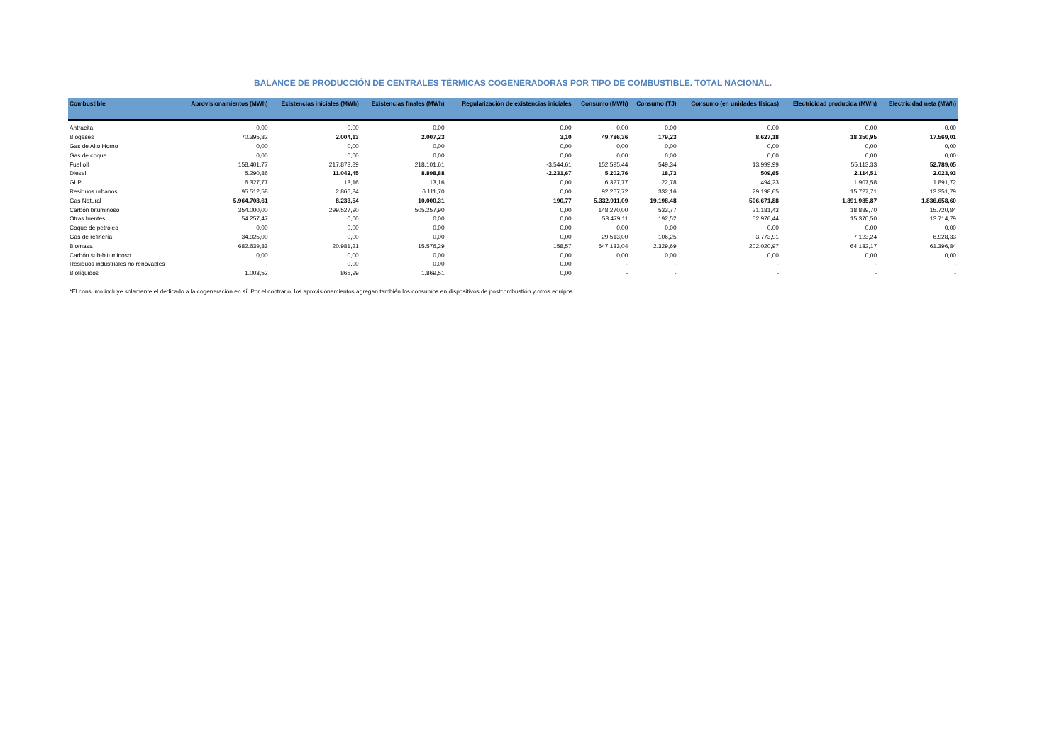BALANCE DE PRODUCCIÓN DE CENTRALES TÉRMICAS COGENERADORAS POR TIPO DE COMBUSTIBLE. TOTAL NACIONAL.
| Combustible | Aprovisionamientos (MWh) | Existencias iniciales (MWh) | Existencias finales (MWh) | Regularización de existencias iniciales | Consumo (MWh) | Consumo (TJ) | Consumo (en unidades físicas) | Electricidad producida (MWh) | Electricidad neta (MWh) |
| --- | --- | --- | --- | --- | --- | --- | --- | --- | --- |
| Antracita | 0,00 | 0,00 | 0,00 | 0,00 | 0,00 | 0,00 | 0,00 | 0,00 | 0,00 |
| Biogases | 70.395,82 | 2.004,13 | 2.007,23 | 3,10 | 49.786,36 | 179,23 | 8.627,18 | 18.350,95 | 17.569,01 |
| Gas de Alto Horno | 0,00 | 0,00 | 0,00 | 0,00 | 0,00 | 0,00 | 0,00 | 0,00 | 0,00 |
| Gas de coque | 0,00 | 0,00 | 0,00 | 0,00 | 0,00 | 0,00 | 0,00 | 0,00 | 0,00 |
| Fuel oil | 158.401,77 | 217.873,89 | 218.101,61 | -3.544,61 | 152.595,44 | 549,34 | 13.999,99 | 55.113,33 | 52.789,05 |
| Diesel | 5.290,86 | 11.042,45 | 8.898,88 | -2.231,67 | 5.202,76 | 18,73 | 509,65 | 2.114,51 | 2.023,93 |
| GLP | 6.327,77 | 13,16 | 13,16 | 0,00 | 6.327,77 | 22,78 | 494,23 | 1.907,58 | 1.891,72 |
| Residuos urbanos | 95.512,58 | 2.866,84 | 6.111,70 | 0,00 | 92.267,72 | 332,16 | 29.198,65 | 15.727,71 | 13.351,79 |
| Gas Natural | 5.964.708,61 | 8.233,54 | 10.000,31 | 190,77 | 5.332.911,09 | 19.198,48 | 506.671,88 | 1.891.985,87 | 1.836.658,60 |
| Carbón bituminoso | 354.000,00 | 299.527,90 | 505.257,90 | 0,00 | 148.270,00 | 533,77 | 21.181,43 | 18.889,70 | 15.720,84 |
| Otras fuentes | 54.257,47 | 0,00 | 0,00 | 0,00 | 53.479,11 | 192,52 | 52.976,44 | 15.370,50 | 13.714,79 |
| Coque de petróleo | 0,00 | 0,00 | 0,00 | 0,00 | 0,00 | 0,00 | 0,00 | 0,00 | 0,00 |
| Gas de refinería | 34.925,00 | 0,00 | 0,00 | 0,00 | 29.513,00 | 106,25 | 3.773,91 | 7.123,24 | 6.928,33 |
| Biomasa | 682.639,83 | 20.981,21 | 15.576,29 | 158,57 | 647.133,04 | 2.329,69 | 202.020,97 | 64.132,17 | 61.396,84 |
| Carbón sub-bituminoso | 0,00 | 0,00 | 0,00 | 0,00 | 0,00 | 0,00 | 0,00 | 0,00 | 0,00 |
| Residuos industriales no renovables | - | 0,00 | 0,00 | 0,00 | - | - | - | - | - |
| Biolíquidos | 1.003,52 | 865,99 | 1.869,51 | 0,00 | - | - | - | - | - |
*El consumo incluye solamente el dedicado a la cogeneración en sí. Por el contrario, los aprovisionamientos agregan también los consumos en dispositivos de postcombustión y otros equipos.